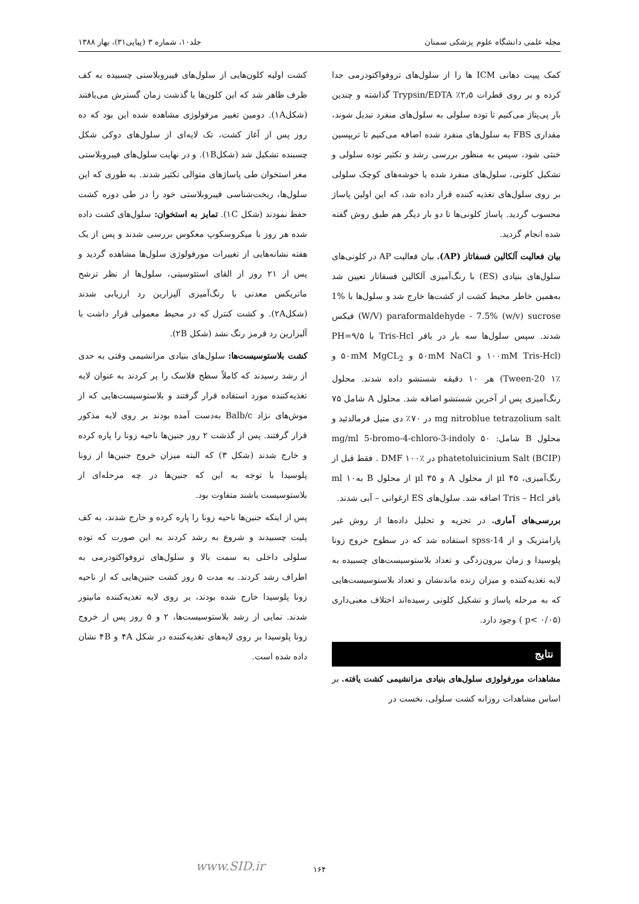مجله علمی دانشگاه علوم پزشکی سمنان جلد۱۰، شماره ۳ (پیاپی۳۱)، بهار ۱۳۸۸
کمک پیپت دهانی ICM ها را از سلول‌های تروفواکتودرمی جدا کرده و بر روی قطرات ۲٫۵٪ Trypsin/EDTA گذاشته و چندین بار پی‌پتاژ می‌کنیم تا توده سلولی به سلول‌های منفرد تبدیل شوند، مقداری FBS به سلول‌های منفرد شده اضافه می‌کنیم تا تریپسین خنثی شود، سپس به منظور بررسی رشد و تکثیر توده سلولی و تشکیل کلونی، سلول‌های منفرد شده یا خوشه‌های کوچک سلولی بر روی سلول‌های تغذیه کننده قرار داده شد، که این اولین پاساژ محسوب گردید. پاساژ کلونی‌ها تا دو بار دیگر هم طبق روش گفته شده انجام گردید.
بیان فعالیت آلکالین فسفاتاز (AP). بیان فعالیت AP در کلونی‌های سلول‌های بنیادی (ES) با رنگ‌آمیزی آلکالین فسفاتاز تعیین شد به‌همین خاطر محیط کشت از کشت‌ها خارج شد و سلول‌ها با 1% (W/V) paraformaldehyde - 7.5% (w/v) sucrose فیکس شدند. سپس سلول‌ها سه بار در بافر Tris-Hcl با PH=۹/۵ (۱۰۰mM Tris-Hcl و ۵۰mM NaCl و ۵۰mM MgCL<sub>2</sub> و Tween-20 ۱٪) هر ۱۰ دقیقه شستشو داده شدند. محلول رنگ‌آمیزی پس از آخرین شستشو اضافه شد. محلول A شامل ۷۵ mg nitroblue tetrazolium salt در ۷۰٪ دی متیل فرمالدئید و محلول B شامل: ۵۰ mg/ml 5-bromo-4-chloro-3-indoly phatetoluicinium Salt (BCIP) در DMF ۱۰۰٪ . فقط قبل از رنگ‌آمیزی، ۴۵ µl از محلول A و ۳۵ µl از محلول B به۱۰ ml بافر Tris – Hcl اضافه شد. سلول‌های ES ارغوانی – آبی شدند.
بررسی‌های آماری. در تجزیه و تحلیل داده‌ها از روش غیر پارامتریک و از spss-14 استفاده شد که در سطوح خروج زونا پلوسیدا و زمان بیرون‌زدگی و تعداد بلاستوسیست‌های چسبیده به لایه تغذیه‌کننده و میزان زنده ماندنشان و تعداد بلاستوسیست‌هایی که به مرحله پاساژ و تشکیل کلونی رسیده‌اند اختلاف معنی‌داری (p< ۰/۰۵ ) وجود دارد.
نتایج
مشاهدات مورفولوژی سلول‌های بنیادی مزانشیمی کشت یافته. بر اساس مشاهدات روزانه کشت سلولی، نخست در
کشت اولیه کلون‌هایی از سلول‌های فیبروبلاستی چسبیده به کف ظرف ظاهر شد که این کلون‌ها با گذشت زمان گسترش می‌یافتند (شکل۱A). دومین تغییر مرفولوژی مشاهده شده این بود که ده روز پس از آغاز کشت، تک لایه‌ای از سلول‌های دوکی شکل چسبنده تشکیل شد (شکل۱B). و در نهایت سلول‌های فیبروبلاستی مغز استخوان طی پاساژهای متوالی تکثیر شدند. به طوری که این سلول‌ها، ریخت‌شناسی فیبروبلاستی خود را در طی دوره کشت حفظ نمودند (شکل ۱C). تمایز به استخوان: سلول‌های کشت داده شده هر روز با میکروسکوپ معکوس بررسی شدند و پس از یک هفته نشانه‌هایی از تغییرات مورفولوژی سلول‌ها مشاهده گردید و پس از ۲۱ روز از القای استئوسیتی، سلول‌ها از نظر ترشح ماتریکس معدنی با رنگ‌آمیزی آلیزارین رد ارزیابی شدند (شکل۲A). و کشت کنترل که در محیط معمولی قرار داشت با آلیزارین رد قرمز رنگ نشد (شکل ۲B).
کشت بلاستوسیست‌ها: سلول‌های بنیادی مزانشیمی وقتی به حدی از رشد رسیدند که کاملاً سطح فلاسک را پر کردند به عنوان لایه تغذیه‌کننده مورد استفاده قرار گرفتند و بلاستوسیست‌هایی که از موش‌های نژاد Balb/c به‌دست آمده بودند بر روی لایه مذکور قرار گرفتند. پس از گذشت ۲ روز جنین‌ها ناحیه زونا را پاره کرده و خارج شدند (شکل ۳) که البته میزان خروج جنین‌ها از زونا پلوسیدا با توجه به این که جنین‌ها در چه مرحله‌ای از بلاستوسیست باشند متفاوت بود.
پس از اینکه جنین‌ها ناحیه زونا را پاره کرده و خارج شدند، به کف پلیت چسبیدند و شروع به رشد کردند به این صورت که توده سلولی داخلی به سمت بالا و سلول‌های تروفواکتودرمی به اطراف رشد کردند. به مدت ۵ روز کشت جنین‌هایی که از ناحیه زونا پلوسیدا خارج شده بودند، بر روی لایه تغذیه‌کننده مانیتور شدند. نمایی از رشد بلاستوسیست‌ها، ۲ و ۵ روز پس از خروج زونا پلوسیدا بر روی لایه‌های تغذیه‌کننده در شکل ۴A و ۴B نشان داده شده است.
۱۶۴ www.SID.ir